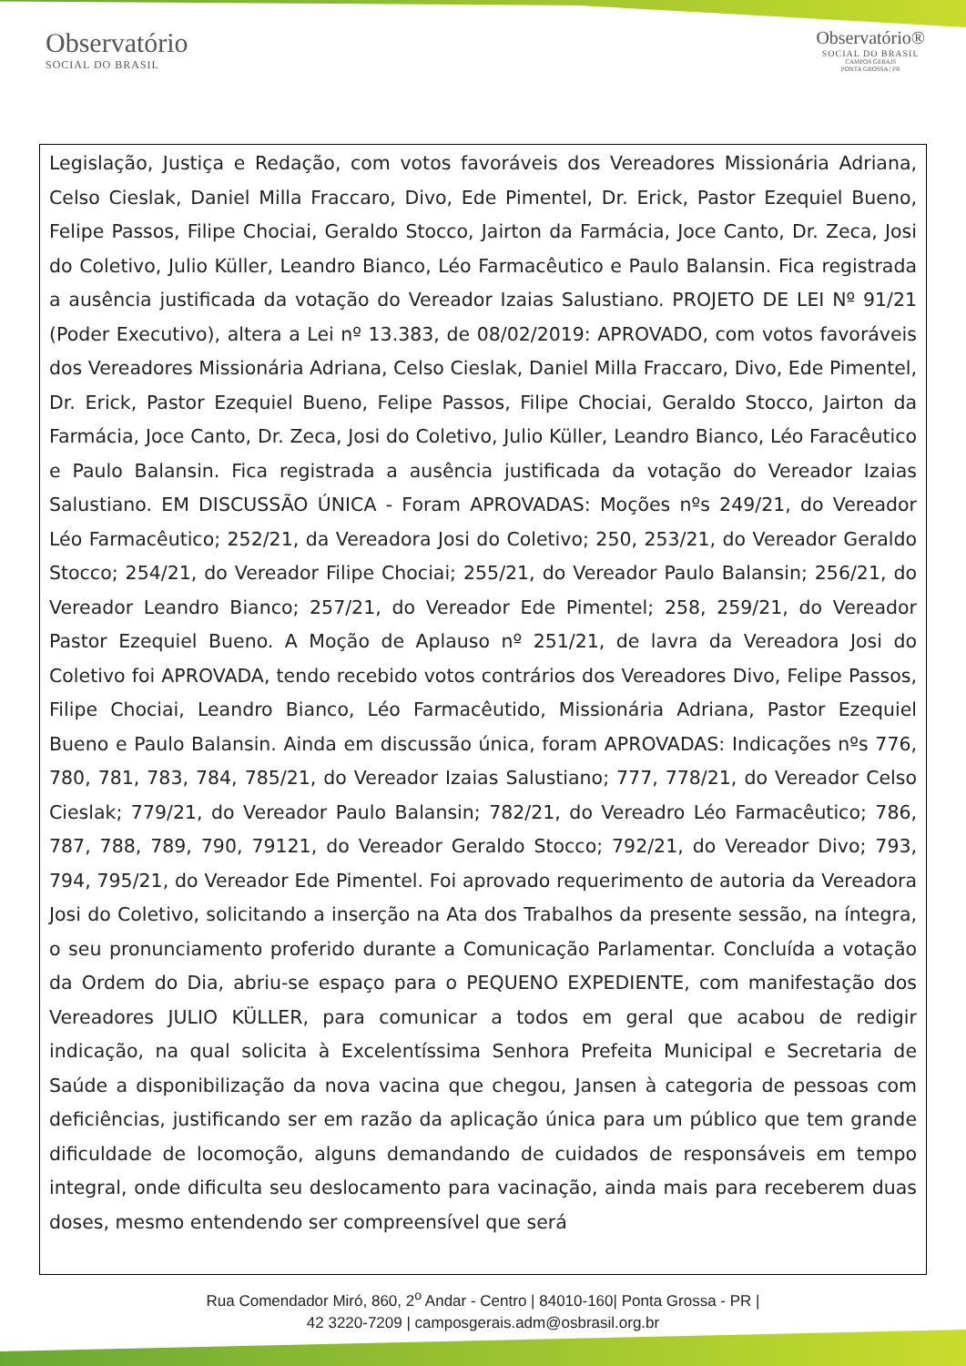Observatório
SOCIAL DO BRASIL
Observatório®
SOCIAL DO BRASIL
CAMPOS GERAIS
PONTA GROSSA | PR
Legislação, Justiça e Redação, com votos favoráveis dos Vereadores Missionária Adriana, Celso Cieslak, Daniel Milla Fraccaro, Divo, Ede Pimentel, Dr. Erick, Pastor Ezequiel Bueno, Felipe Passos, Filipe Chociai, Geraldo Stocco, Jairton da Farmácia, Joce Canto, Dr. Zeca, Josi do Coletivo, Julio Küller, Leandro Bianco, Léo Farmacêutico e Paulo Balansin. Fica registrada a ausência justificada da votação do Vereador Izaias Salustiano. PROJETO DE LEI Nº 91/21 (Poder Executivo), altera a Lei nº 13.383, de 08/02/2019: APROVADO, com votos favoráveis dos Vereadores Missionária Adriana, Celso Cieslak, Daniel Milla Fraccaro, Divo, Ede Pimentel, Dr. Erick, Pastor Ezequiel Bueno, Felipe Passos, Filipe Chociai, Geraldo Stocco, Jairton da Farmácia, Joce Canto, Dr. Zeca, Josi do Coletivo, Julio Küller, Leandro Bianco, Léo Faracêutico e Paulo Balansin. Fica registrada a ausência justificada da votação do Vereador Izaias Salustiano. EM DISCUSSÃO ÚNICA - Foram APROVADAS: Moções nºs 249/21, do Vereador Léo Farmacêutico; 252/21, da Vereadora Josi do Coletivo; 250, 253/21, do Vereador Geraldo Stocco; 254/21, do Vereador Filipe Chociai; 255/21, do Vereador Paulo Balansin; 256/21, do Vereador Leandro Bianco; 257/21, do Vereador Ede Pimentel; 258, 259/21, do Vereador Pastor Ezequiel Bueno. A Moção de Aplauso nº 251/21, de lavra da Vereadora Josi do Coletivo foi APROVADA, tendo recebido votos contrários dos Vereadores Divo, Felipe Passos, Filipe Chociai, Leandro Bianco, Léo Farmacêutido, Missionária Adriana, Pastor Ezequiel Bueno e Paulo Balansin. Ainda em discussão única, foram APROVADAS: Indicações nºs 776, 780, 781, 783, 784, 785/21, do Vereador Izaias Salustiano; 777, 778/21, do Vereador Celso Cieslak; 779/21, do Vereador Paulo Balansin; 782/21, do Vereadro Léo Farmacêutico; 786, 787, 788, 789, 790, 79121, do Vereador Geraldo Stocco; 792/21, do Vereador Divo; 793, 794, 795/21, do Vereador Ede Pimentel. Foi aprovado requerimento de autoria da Vereadora Josi do Coletivo, solicitando a inserção na Ata dos Trabalhos da presente sessão, na íntegra, o seu pronunciamento proferido durante a Comunicação Parlamentar. Concluída a votação da Ordem do Dia, abriu-se espaço para o PEQUENO EXPEDIENTE, com manifestação dos Vereadores JULIO KÜLLER, para comunicar a todos em geral que acabou de redigir indicação, na qual solicita à Excelentíssima Senhora Prefeita Municipal e Secretaria de Saúde a disponibilização da nova vacina que chegou, Jansen à categoria de pessoas com deficiências, justificando ser em razão da aplicação única para um público que tem grande dificuldade de locomoção, alguns demandando de cuidados de responsáveis em tempo integral, onde dificulta seu deslocamento para vacinação, ainda mais para receberem duas doses, mesmo entendendo ser compreensível que será
Rua Comendador Miró, 860, 2<sup>o</sup> Andar - Centro | 84010-160| Ponta Grossa - PR |
42 3220-7209 | camposgerais.adm@osbrasil.org.br